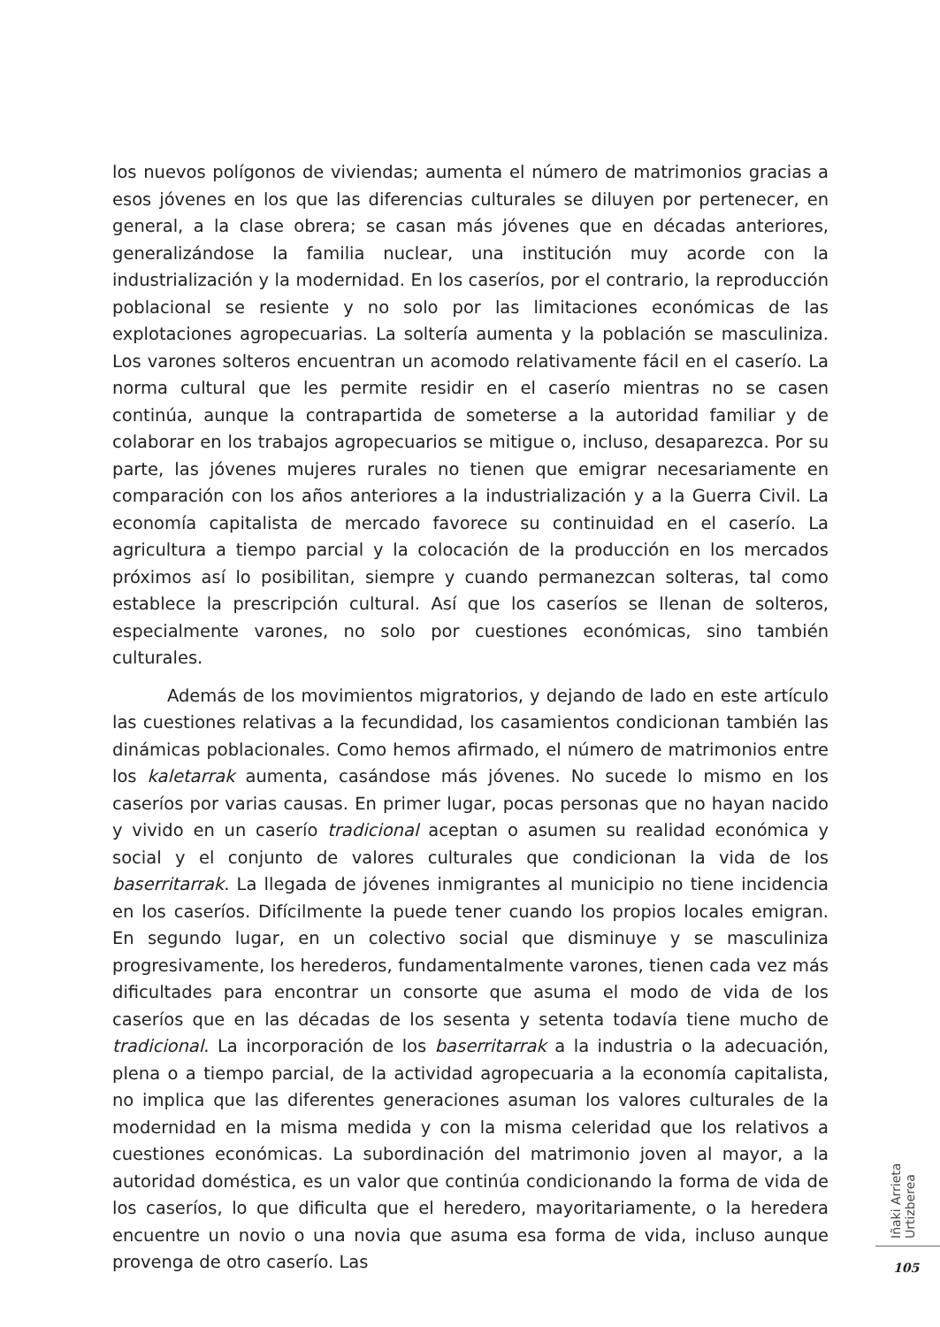los nuevos polígonos de viviendas; aumenta el número de matrimonios gracias a esos jóvenes en los que las diferencias culturales se diluyen por pertenecer, en general, a la clase obrera; se casan más jóvenes que en décadas anteriores, generalizándose la familia nuclear, una institución muy acorde con la industrialización y la modernidad. En los caseríos, por el contrario, la reproducción poblacional se resiente y no solo por las limitaciones económicas de las explotaciones agropecuarias. La soltería aumenta y la población se masculiniza. Los varones solteros encuentran un acomodo relativamente fácil en el caserío. La norma cultural que les permite residir en el caserío mientras no se casen continúa, aunque la contrapartida de someterse a la autoridad familiar y de colaborar en los trabajos agropecuarios se mitigue o, incluso, desaparezca. Por su parte, las jóvenes mujeres rurales no tienen que emigrar necesariamente en comparación con los años anteriores a la industrialización y a la Guerra Civil. La economía capitalista de mercado favorece su continuidad en el caserío. La agricultura a tiempo parcial y la colocación de la producción en los mercados próximos así lo posibilitan, siempre y cuando permanezcan solteras, tal como establece la prescripción cultural. Así que los caseríos se llenan de solteros, especialmente varones, no solo por cuestiones económicas, sino también culturales.
Además de los movimientos migratorios, y dejando de lado en este artículo las cuestiones relativas a la fecundidad, los casamientos condicionan también las dinámicas poblacionales. Como hemos afirmado, el número de matrimonios entre los kaletarrak aumenta, casándose más jóvenes. No sucede lo mismo en los caseríos por varias causas. En primer lugar, pocas personas que no hayan nacido y vivido en un caserío tradicional aceptan o asumen su realidad económica y social y el conjunto de valores culturales que condicionan la vida de los baserritarrak. La llegada de jóvenes inmigrantes al municipio no tiene incidencia en los caseríos. Difícilmente la puede tener cuando los propios locales emigran. En segundo lugar, en un colectivo social que disminuye y se masculiniza progresivamente, los herederos, fundamentalmente varones, tienen cada vez más dificultades para encontrar un consorte que asuma el modo de vida de los caseríos que en las décadas de los sesenta y setenta todavía tiene mucho de tradicional. La incorporación de los baserritarrak a la industria o la adecuación, plena o a tiempo parcial, de la actividad agropecuaria a la economía capitalista, no implica que las diferentes generaciones asuman los valores culturales de la modernidad en la misma medida y con la misma celeridad que los relativos a cuestiones económicas. La subordinación del matrimonio joven al mayor, a la autoridad doméstica, es un valor que continúa condicionando la forma de vida de los caseríos, lo que dificulta que el heredero, mayoritariamente, o la heredera encuentre un novio o una novia que asuma esa forma de vida, incluso aunque provenga de otro caserío. Las
Iñaki Arrieta Urtizberea
105